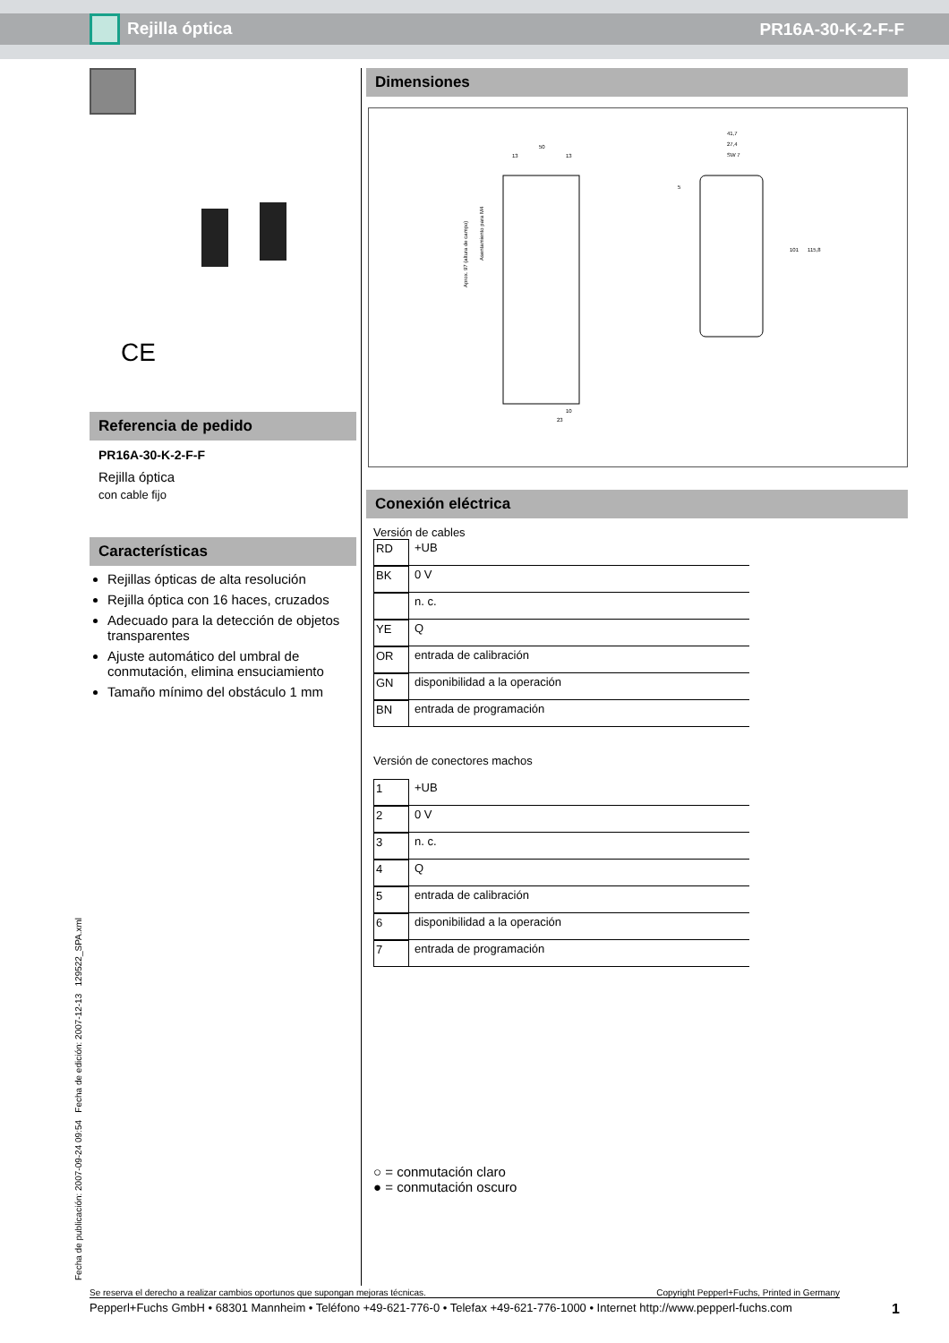Rejilla óptica PR16A-30-K-2-F-F
CE
Referencia de pedido
PR16A-30-K-2-F-F
Rejilla óptica
con cable fijo
Características
Rejillas ópticas de alta resolución
Rejilla óptica con 16 haces, cruzados
Adecuado para la detección de objetos transparentes
Ajuste automático del umbral de conmutación, elimina ensuciamiento
Tamaño mínimo del obstáculo 1 mm
Dimensiones
50
13
13
41,7
27,4
SW 7
101
115,8
10
23
5
Aprox. 97 (altura de campo)
Asentamiento para M4
Conexión eléctrica
Versión de cables
RD +UB
BK 0 V
n. c.
YE Q
OR entrada de calibración
GN disponibilidad a la operación
BN entrada de programación
Versión de conectores machos
1 +UB
2 0 V
3 n. c.
4 Q
5 entrada de calibración
6 disponibilidad a la operación
7 entrada de programación
○ = conmutación claro
● = conmutación oscuro
Fecha de publicación: 2007-09-24 09:54 Fecha de edición: 2007-12-13 129522_SPA.xml
Se reserva el derecho a realizar cambios oportunos que supongan mejoras técnicas. Copyright Pepperl+Fuchs, Printed in Germany
Pepperl+Fuchs GmbH • 68301 Mannheim • Teléfono +49-621-776-0 • Telefax +49-621-776-1000 • Internet http://www.pepperl-fuchs.com 1